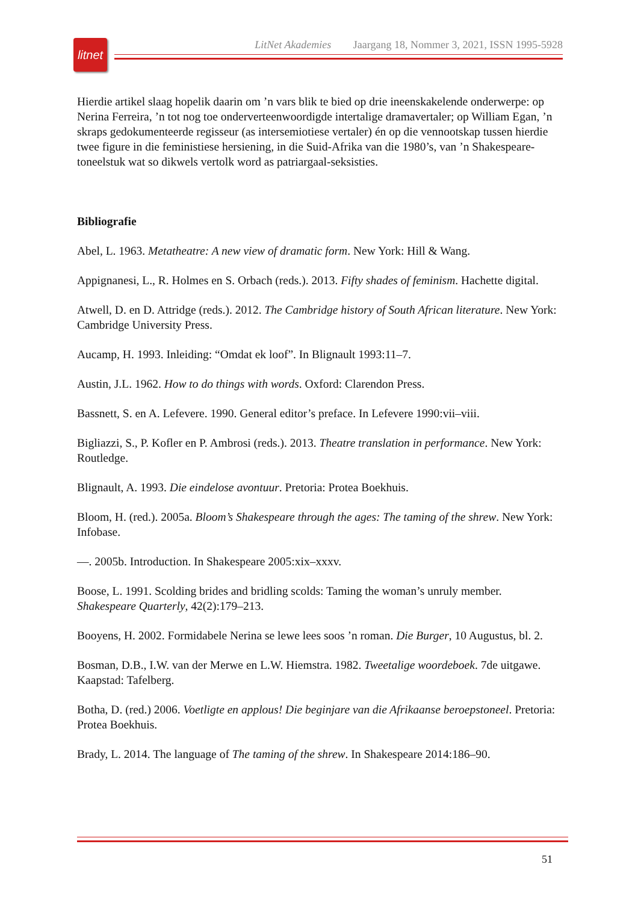litnet
LitNet Akademies Jaargang 18, Nommer 3, 2021, ISSN 1995-5928
Hierdie artikel slaag hopelik daarin om ’n vars blik te bied op drie ineenskakelende onderwerpe: op Nerina Ferreira, ’n tot nog toe onderverteenwoordigde intertalige dramavertaler; op William Egan, ’n skraps gedokumenteerde regisseur (as intersemiotiese vertaler) én op die vennootskap tussen hierdie twee figure in die feministiese hersiening, in die Suid-Afrika van die 1980’s, van ’n Shakespeare-toneelstuk wat so dikwels vertolk word as patriargaal-seksisties.
Bibliografie
Abel, L. 1963. Metatheatre: A new view of dramatic form. New York: Hill & Wang.
Appignanesi, L., R. Holmes en S. Orbach (reds.). 2013. Fifty shades of feminism. Hachette digital.
Atwell, D. en D. Attridge (reds.). 2012. The Cambridge history of South African literature. New York: Cambridge University Press.
Aucamp, H. 1993. Inleiding: “Omdat ek loof”. In Blignault 1993:11–7.
Austin, J.L. 1962. How to do things with words. Oxford: Clarendon Press.
Bassnett, S. en A. Lefevere. 1990. General editor’s preface. In Lefevere 1990:vii–viii.
Bigliazzi, S., P. Kofler en P. Ambrosi (reds.). 2013. Theatre translation in performance. New York: Routledge.
Blignault, A. 1993. Die eindelose avontuur. Pretoria: Protea Boekhuis.
Bloom, H. (red.). 2005a. Bloom’s Shakespeare through the ages: The taming of the shrew. New York: Infobase.
—. 2005b. Introduction. In Shakespeare 2005:xix–xxxv.
Boose, L. 1991. Scolding brides and bridling scolds: Taming the woman’s unruly member. Shakespeare Quarterly, 42(2):179–213.
Booyens, H. 2002. Formidabele Nerina se lewe lees soos ’n roman. Die Burger, 10 Augustus, bl. 2.
Bosman, D.B., I.W. van der Merwe en L.W. Hiemstra. 1982. Tweetalige woordeboek. 7de uitgawe. Kaapstad: Tafelberg.
Botha, D. (red.) 2006. Voetligte en applous! Die beginjare van die Afrikaanse beroepstoneel. Pretoria: Protea Boekhuis.
Brady, L. 2014. The language of The taming of the shrew. In Shakespeare 2014:186–90.
51